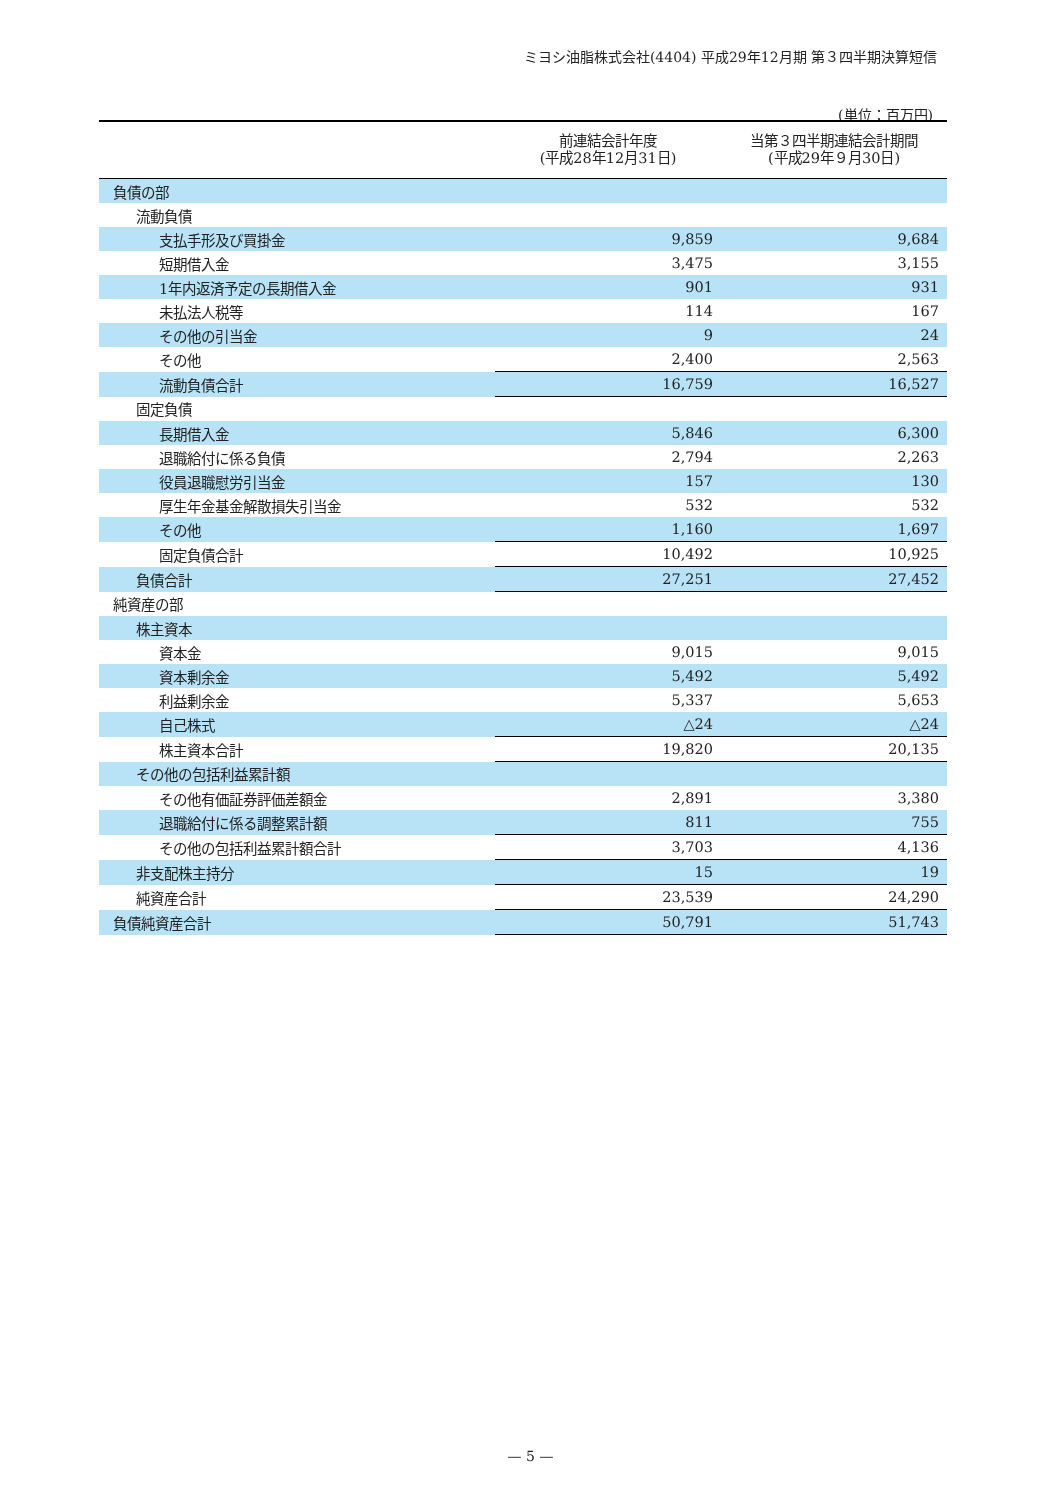ミヨシ油脂株式会社(4404) 平成29年12月期 第３四半期決算短信
(単位：百万円)
| | 前連結会計年度 (平成28年12月31日) | 当第３四半期連結会計期間 (平成29年９月30日) |
| --- | --- | --- |
| 負債の部 | | |
| 流動負債 | | |
| 支払手形及び買掛金 | 9,859 | 9,684 |
| 短期借入金 | 3,475 | 3,155 |
| 1年内返済予定の長期借入金 | 901 | 931 |
| 未払法人税等 | 114 | 167 |
| その他の引当金 | 9 | 24 |
| その他 | 2,400 | 2,563 |
| 流動負債合計 | 16,759 | 16,527 |
| 固定負債 | | |
| 長期借入金 | 5,846 | 6,300 |
| 退職給付に係る負債 | 2,794 | 2,263 |
| 役員退職慰労引当金 | 157 | 130 |
| 厚生年金基金解散損失引当金 | 532 | 532 |
| その他 | 1,160 | 1,697 |
| 固定負債合計 | 10,492 | 10,925 |
| 負債合計 | 27,251 | 27,452 |
| 純資産の部 | | |
| 株主資本 | | |
| 資本金 | 9,015 | 9,015 |
| 資本剰余金 | 5,492 | 5,492 |
| 利益剰余金 | 5,337 | 5,653 |
| 自己株式 | △24 | △24 |
| 株主資本合計 | 19,820 | 20,135 |
| その他の包括利益累計額 | | |
| その他有価証券評価差額金 | 2,891 | 3,380 |
| 退職給付に係る調整累計額 | 811 | 755 |
| その他の包括利益累計額合計 | 3,703 | 4,136 |
| 非支配株主持分 | 15 | 19 |
| 純資産合計 | 23,539 | 24,290 |
| 負債純資産合計 | 50,791 | 51,743 |
— 5 —